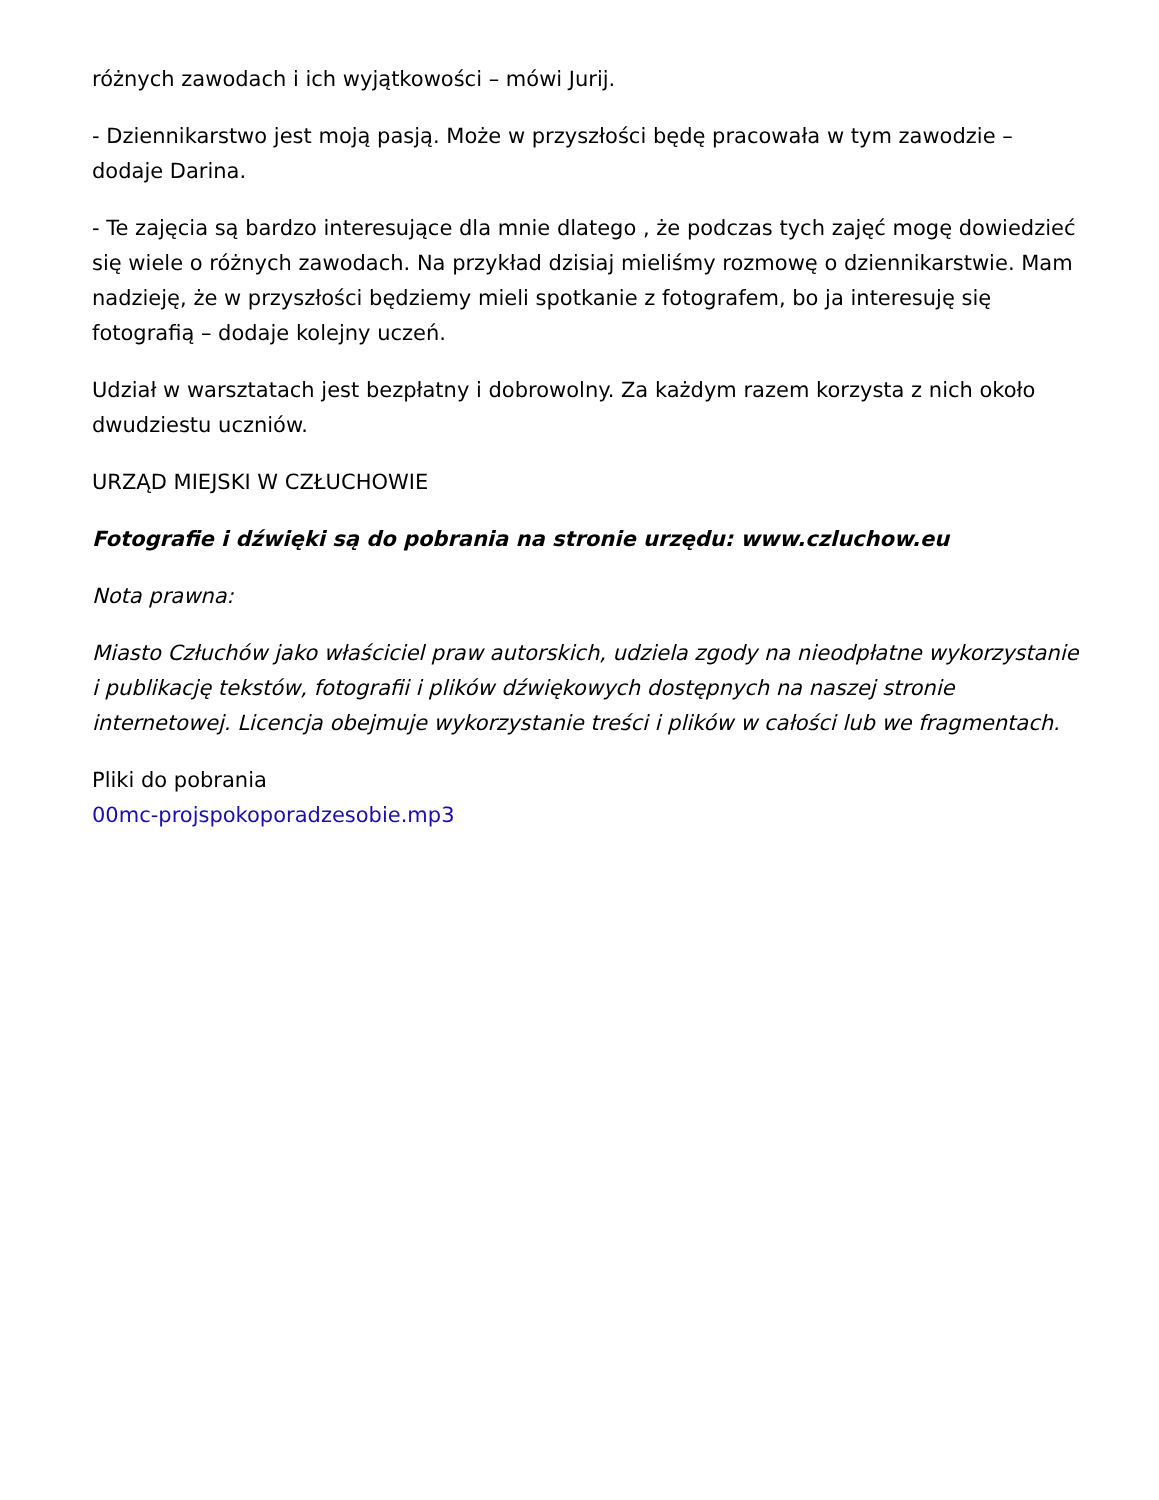różnych zawodach i ich wyjątkowości – mówi Jurij.
- Dziennikarstwo jest moją pasją. Może w przyszłości będę pracowała w tym zawodzie – dodaje Darina.
- Te zajęcia są bardzo interesujące dla mnie dlatego , że podczas tych zajęć mogę dowiedzieć się wiele o różnych zawodach. Na przykład dzisiaj mieliśmy rozmowę o dziennikarstwie. Mam nadzieję, że w przyszłości będziemy mieli spotkanie z fotografem, bo ja interesuję się fotografią – dodaje kolejny uczeń.
Udział w warsztatach jest bezpłatny i dobrowolny. Za każdym razem korzysta z nich około dwudziestu uczniów.
URZĄD MIEJSKI W CZŁUCHOWIE
Fotografie i dźwięki są do pobrania na stronie urzędu: www.czluchow.eu
Nota prawna:
Miasto Człuchów jako właściciel praw autorskich, udziela zgody na nieodpłatne wykorzystanie i publikację tekstów, fotografii i plików dźwiękowych dostępnych na naszej stronie internetowej. Licencja obejmuje wykorzystanie treści i plików w całości lub we fragmentach.
Pliki do pobrania
00mc-projspokoporadzesobie.mp3